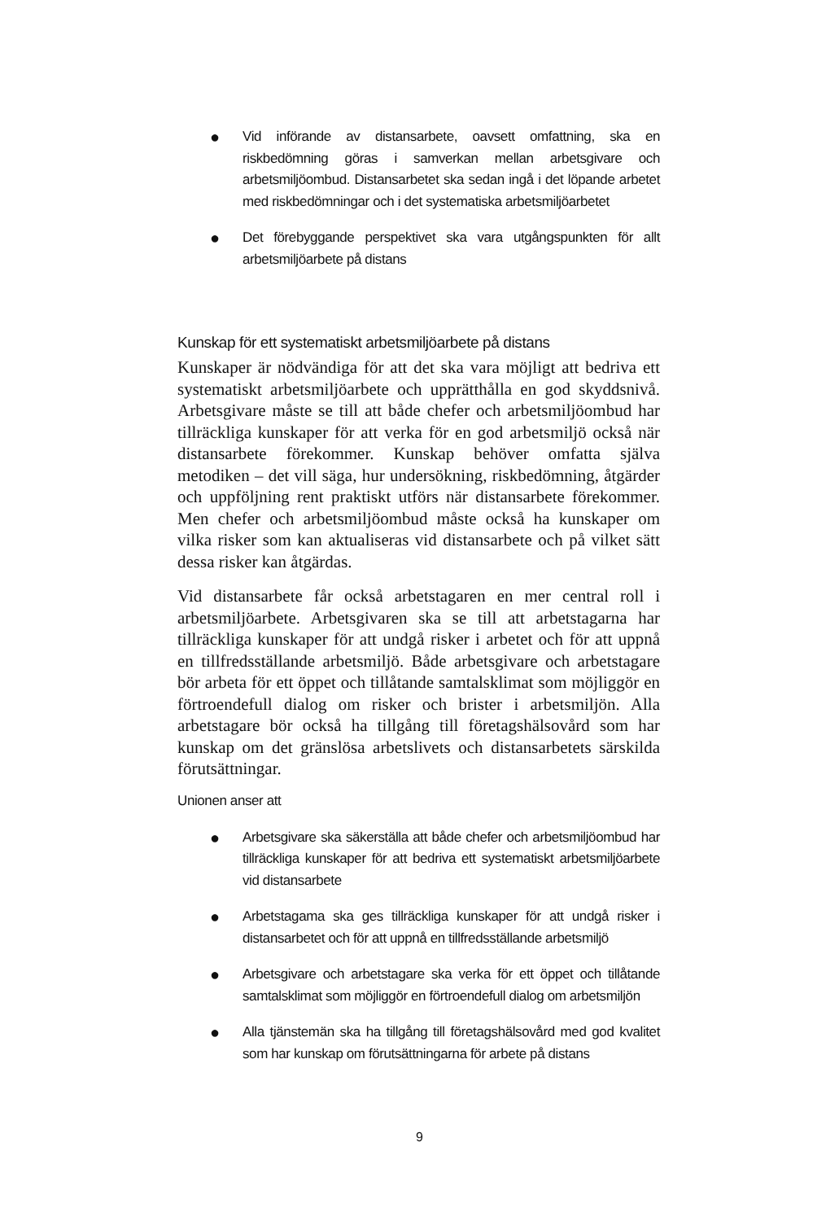● Vid införande av distansarbete, oavsett omfattning, ska en riskbedömning göras i samverkan mellan arbetsgivare och arbetsmiljöombud. Distansarbetet ska sedan ingå i det löpande arbetet med riskbedömningar och i det systematiska arbetsmiljöarbetet
● Det förebyggande perspektivet ska vara utgångspunkten för allt arbetsmiljöarbete på distans
Kunskap för ett systematiskt arbetsmiljöarbete på distans
Kunskaper är nödvändiga för att det ska vara möjligt att bedriva ett systematiskt arbetsmiljöarbete och upprätthålla en god skyddsnivå. Arbetsgivare måste se till att både chefer och arbetsmiljöombud har tillräckliga kunskaper för att verka för en god arbetsmiljö också när distansarbete förekommer. Kunskap behöver omfatta själva metodiken – det vill säga, hur undersökning, riskbedömning, åtgärder och uppföljning rent praktiskt utförs när distansarbete förekommer. Men chefer och arbetsmiljöombud måste också ha kunskaper om vilka risker som kan aktualiseras vid distansarbete och på vilket sätt dessa risker kan åtgärdas.
Vid distansarbete får också arbetstagaren en mer central roll i arbetsmiljöarbete. Arbetsgivaren ska se till att arbetstagarna har tillräckliga kunskaper för att undgå risker i arbetet och för att uppnå en tillfredsställande arbetsmiljö. Både arbetsgivare och arbetstagare bör arbeta för ett öppet och tillåtande samtalsklimat som möjliggör en förtroendefull dialog om risker och brister i arbetsmiljön. Alla arbetstagare bör också ha tillgång till företagshälsovård som har kunskap om det gränslösa arbetslivets och distansarbetets särskilda förutsättningar.
Unionen anser att
● Arbetsgivare ska säkerställa att både chefer och arbetsmiljöombud har tillräckliga kunskaper för att bedriva ett systematiskt arbetsmiljöarbete vid distansarbete
● Arbetstagama ska ges tillräckliga kunskaper för att undgå risker i distansarbetet och för att uppnå en tillfredsställande arbetsmiljö
● Arbetsgivare och arbetstagare ska verka för ett öppet och tillåtande samtalsklimat som möjliggör en förtroendefull dialog om arbetsmiljön
● Alla tjänstemän ska ha tillgång till företagshälsovård med god kvalitet som har kunskap om förutsättningarna för arbete på distans
9